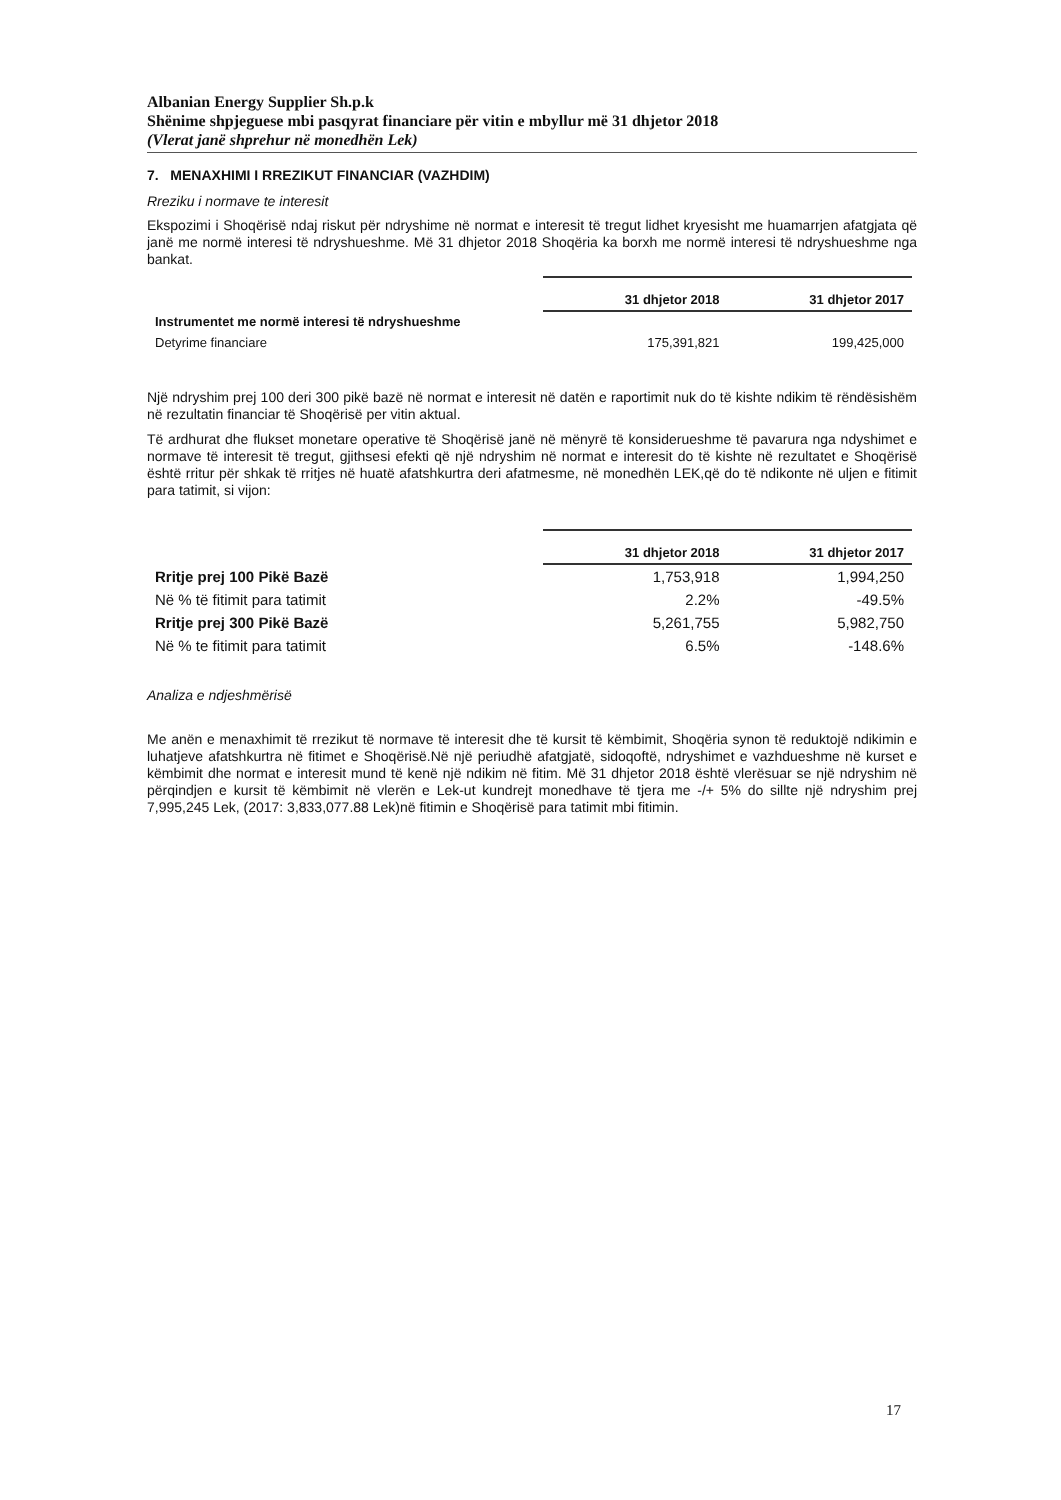Albanian Energy Supplier Sh.p.k
Shënime shpjeguese mbi pasqyrat financiare për vitin e mbyllur më 31 dhjetor 2018
(Vlerat janë shprehur në monedhën Lek)
7. MENAXHIMI I RREZIKUT FINANCIAR (VAZHDIM)
Rreziku i normave te interesit
Ekspozimi i Shoqërisë ndaj riskut për ndryshime në normat e interesit të tregut lidhet kryesisht me huamarrjen afatgjata që janë me normë interesi të ndryshueshme. Më 31 dhjetor 2018 Shoqëria ka borxh me normë interesi të ndryshueshme nga bankat.
| | 31 dhjetor 2018 | 31 dhjetor 2017 |
| Instrumentet me normë interesi të ndryshueshme | | |
| Detyrime financiare | 175,391,821 | 199,425,000 |
Një ndryshim prej 100 deri 300 pikë bazë në normat e interesit në datën e raportimit nuk do të kishte ndikim të rëndësishëm në rezultatin financiar të Shoqërisë per vitin aktual.
Të ardhurat dhe flukset monetare operative të Shoqërisë janë në mënyrë të konsiderueshme të pavarura nga ndyshimet e normave të interesit të tregut, gjithsesi efekti që një ndryshim në normat e interesit do të kishte në rezultatet e Shoqërisë është rritur për shkak të rritjes në huatë afatshkurtra deri afatmesme, në monedhën LEK,që do të ndikonte në uljen e fitimit para tatimit, si vijon:
| | 31 dhjetor 2018 | 31 dhjetor 2017 |
| Rritje prej 100 Pikë Bazë | 1,753,918 | 1,994,250 |
| Në % të fitimit para tatimit | 2.2% | -49.5% |
| Rritje prej 300 Pikë Bazë | 5,261,755 | 5,982,750 |
| Në % te fitimit para tatimit | 6.5% | -148.6% |
Analiza e ndjeshmërisë
Me anën e menaxhimit të rrezikut të normave të interesit dhe të kursit të këmbimit, Shoqëria synon të reduktojë ndikimin e luhatjeve afatshkurtra në fitimet e Shoqërisë.Në një periudhë afatgjatë, sidoqoftë, ndryshimet e vazhdueshme në kurset e këmbimit dhe normat e interesit mund të kenë një ndikim në fitim. Më 31 dhjetor 2018 është vlerësuar se një ndryshim në përqindjen e kursit të këmbimit në vlerën e Lek-ut kundrejt monedhave të tjera me -/+ 5% do sillte një ndryshim prej 7,995,245 Lek, (2017: 3,833,077.88 Lek)në fitimin e Shoqërisë para tatimit mbi fitimin.
17